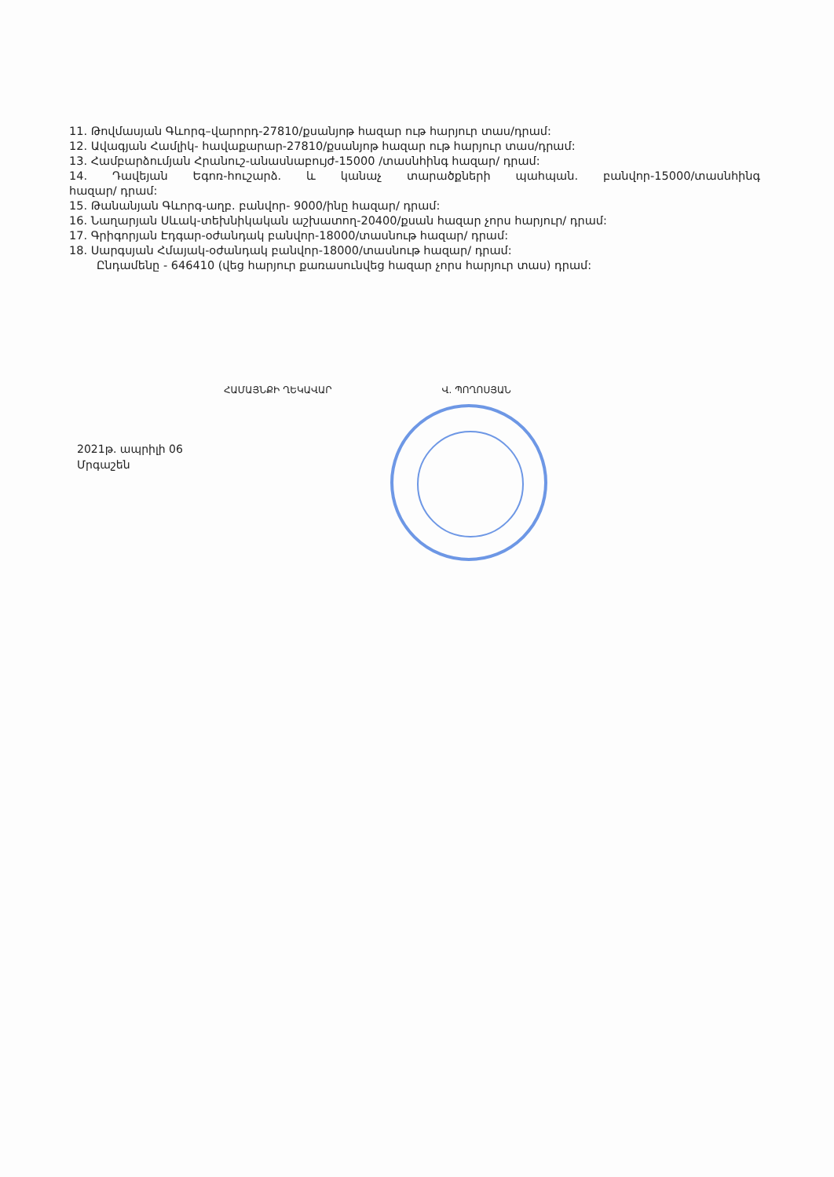11. Թովմասյան Գևորգ–վարորդ-27810/քսանյոթ հազար ութ հարյուր տաս/դրամ:
12. Ավագյան Համլիկ- հավաքարար-27810/քսանյոթ հազար ութ հարյուր տաս/դրամ:
13. Համբարձումյան Հրանուշ-անասնաբույժ-15000 /տասնհինգ հազար/ դրամ:
14. Դավեյան Եգոռ-հուշարձ. և կանաչ տարածքների պահպան. բանվոր-15000/տասնհինգ
հազար/ դրամ:
15. Թանանյան Գևորգ-աղբ. բանվոր- 9000/ինը հազար/ դրամ:
16. Նաղարյան Սևակ-տեխնիկական աշխատող-20400/քսան հազար չորս հարյուր/ դրամ:
17. Գրիգորյան Էդգար-օժանդակ բանվոր-18000/տասնութ հազար/ դրամ:
18. Սարգսյան Հմայակ-օժանդակ բանվոր-18000/տասնութ հազար/ դրամ:
Ընդամենը - 646410 (վեց հարյուր քառասունվեց հազար չորս հարյուր տաս) դրամ:
ՀԱՄԱՅՆՔԻ ՂԵԿԱՎԱՐ Վ. ՊՈՂՈՍՅԱՆ
2021թ. ապրիլի 06
Մրգաշեն